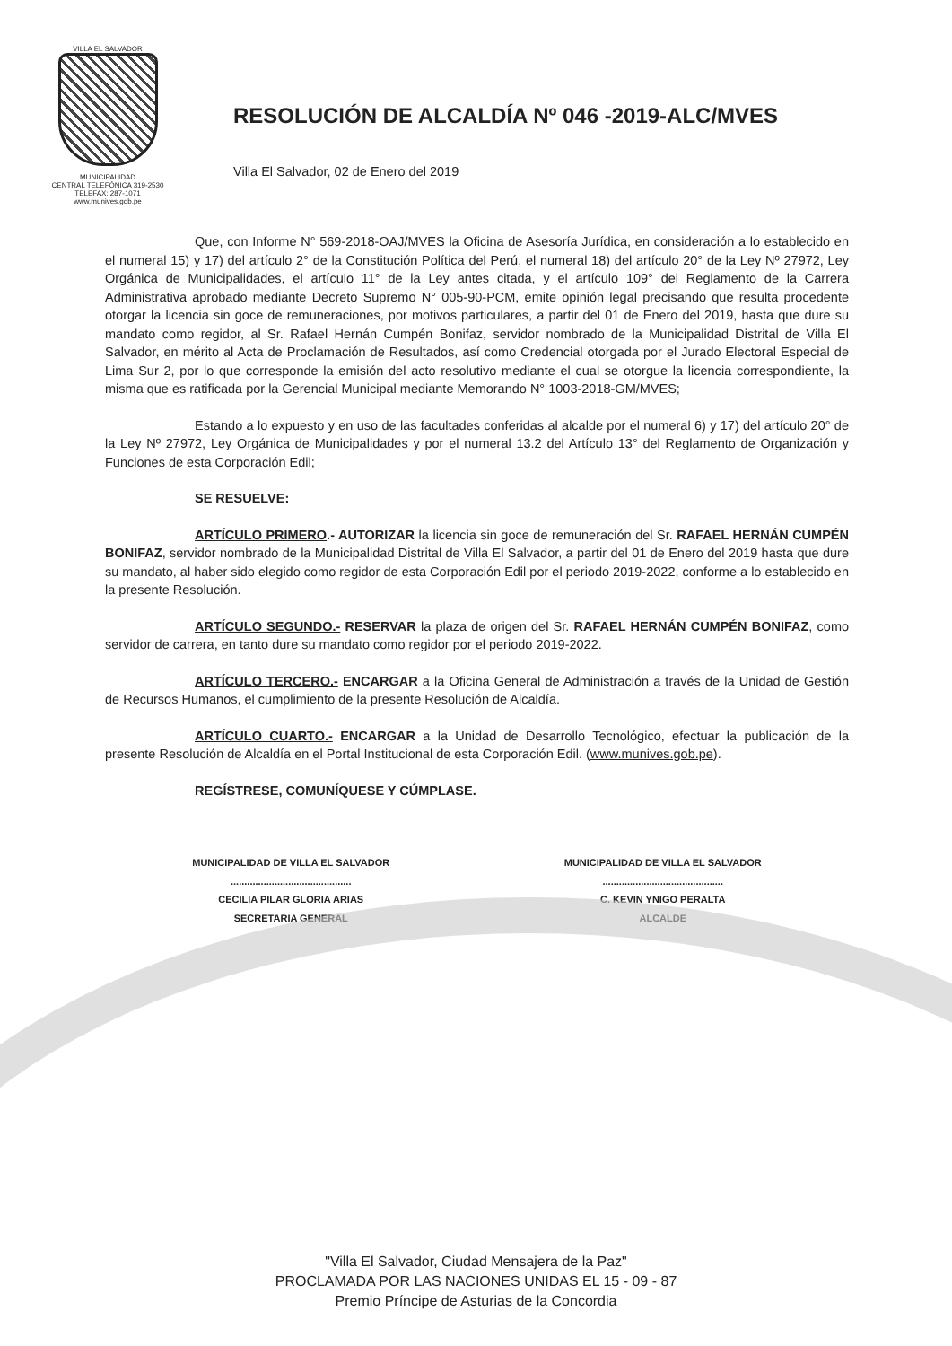VILLA EL SALVADOR
MUNICIPALIDAD
CENTRAL TELEFÓNICA 319-2530
TELEFAX: 287-1071
www.munives.gob.pe
RESOLUCIÓN DE ALCALDÍA Nº 046 -2019-ALC/MVES
Villa El Salvador, 02 de Enero del 2019
Que, con Informe N° 569-2018-OAJ/MVES la Oficina de Asesoría Jurídica, en consideración a lo establecido en el numeral 15) y 17) del artículo 2° de la Constitución Política del Perú, el numeral 18) del artículo 20° de la Ley Nº 27972, Ley Orgánica de Municipalidades, el artículo 11° de la Ley antes citada, y el artículo 109° del Reglamento de la Carrera Administrativa aprobado mediante Decreto Supremo N° 005-90-PCM, emite opinión legal precisando que resulta procedente otorgar la licencia sin goce de remuneraciones, por motivos particulares, a partir del 01 de Enero del 2019, hasta que dure su mandato como regidor, al Sr. Rafael Hernán Cumpén Bonifaz, servidor nombrado de la Municipalidad Distrital de Villa El Salvador, en mérito al Acta de Proclamación de Resultados, así como Credencial otorgada por el Jurado Electoral Especial de Lima Sur 2, por lo que corresponde la emisión del acto resolutivo mediante el cual se otorgue la licencia correspondiente, la misma que es ratificada por la Gerencial Municipal mediante Memorando N° 1003-2018-GM/MVES;
Estando a lo expuesto y en uso de las facultades conferidas al alcalde por el numeral 6) y 17) del artículo 20° de la Ley Nº 27972, Ley Orgánica de Municipalidades y por el numeral 13.2 del Artículo 13° del Reglamento de Organización y Funciones de esta Corporación Edil;
SE RESUELVE:
ARTÍCULO PRIMERO.- AUTORIZAR la licencia sin goce de remuneración del Sr. RAFAEL HERNÁN CUMPÉN BONIFAZ, servidor nombrado de la Municipalidad Distrital de Villa El Salvador, a partir del 01 de Enero del 2019 hasta que dure su mandato, al haber sido elegido como regidor de esta Corporación Edil por el periodo 2019-2022, conforme a lo establecido en la presente Resolución.
ARTÍCULO SEGUNDO.- RESERVAR la plaza de origen del Sr. RAFAEL HERNÁN CUMPÉN BONIFAZ, como servidor de carrera, en tanto dure su mandato como regidor por el periodo 2019-2022.
ARTÍCULO TERCERO.- ENCARGAR a la Oficina General de Administración a través de la Unidad de Gestión de Recursos Humanos, el cumplimiento de la presente Resolución de Alcaldía.
ARTÍCULO CUARTO.- ENCARGAR a la Unidad de Desarrollo Tecnológico, efectuar la publicación de la presente Resolución de Alcaldía en el Portal Institucional de esta Corporación Edil. (www.munives.gob.pe).
REGÍSTRESE, COMUNÍQUESE Y CÚMPLASE.
MUNICIPALIDAD DE VILLA EL SALVADOR
............................................
CECILIA PILAR GLORIA ARIAS
SECRETARIA GENERAL
MUNICIPALIDAD DE VILLA EL SALVADOR
............................................
C. KEVIN YNIGO PERALTA
ALCALDE
"Villa El Salvador, Ciudad Mensajera de la Paz"
PROCLAMADA POR LAS NACIONES UNIDAS EL 15 - 09 - 87
Premio Príncipe de Asturias de la Concordia